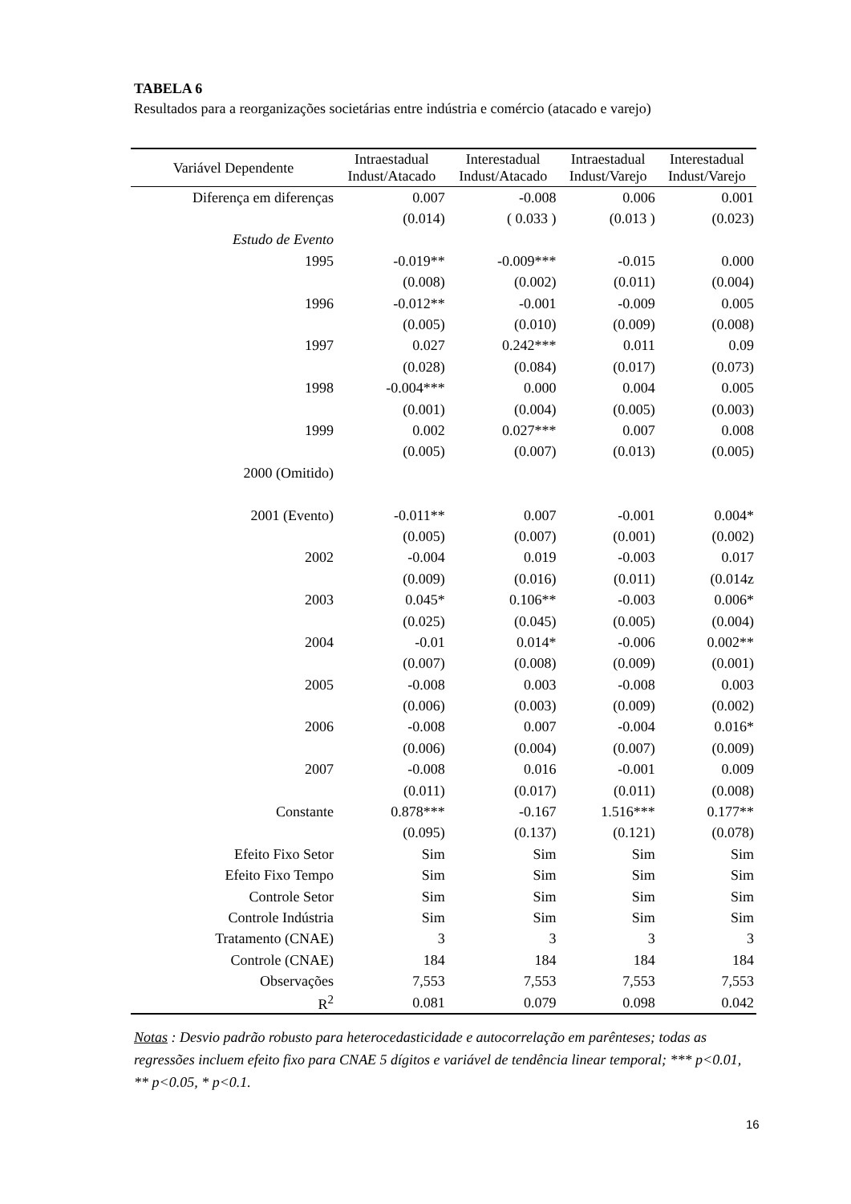TABELA 6
Resultados para a reorganizações societárias entre indústria e comércio (atacado e varejo)
| Variável Dependente | Intraestadual Indust/Atacado | Interestadual Indust/Atacado | Intraestadual Indust/Varejo | Interestadual Indust/Varejo |
| --- | --- | --- | --- | --- |
| Diferença em diferenças | 0.007 | -0.008 | 0.006 | 0.001 |
| | (0.014) | ( 0.033 ) | (0.013 ) | (0.023) |
| Estudo de Evento | | | | |
| 1995 | -0.019** | -0.009*** | -0.015 | 0.000 |
| | (0.008) | (0.002) | (0.011) | (0.004) |
| 1996 | -0.012** | -0.001 | -0.009 | 0.005 |
| | (0.005) | (0.010) | (0.009) | (0.008) |
| 1997 | 0.027 | 0.242*** | 0.011 | 0.09 |
| | (0.028) | (0.084) | (0.017) | (0.073) |
| 1998 | -0.004*** | 0.000 | 0.004 | 0.005 |
| | (0.001) | (0.004) | (0.005) | (0.003) |
| 1999 | 0.002 | 0.027*** | 0.007 | 0.008 |
| | (0.005) | (0.007) | (0.013) | (0.005) |
| 2000 (Omitido) | | | | |
| 2001 (Evento) | -0.011** | 0.007 | -0.001 | 0.004* |
| | (0.005) | (0.007) | (0.001) | (0.002) |
| 2002 | -0.004 | 0.019 | -0.003 | 0.017 |
| | (0.009) | (0.016) | (0.011) | (0.014z |
| 2003 | 0.045* | 0.106** | -0.003 | 0.006* |
| | (0.025) | (0.045) | (0.005) | (0.004) |
| 2004 | -0.01 | 0.014* | -0.006 | 0.002** |
| | (0.007) | (0.008) | (0.009) | (0.001) |
| 2005 | -0.008 | 0.003 | -0.008 | 0.003 |
| | (0.006) | (0.003) | (0.009) | (0.002) |
| 2006 | -0.008 | 0.007 | -0.004 | 0.016* |
| | (0.006) | (0.004) | (0.007) | (0.009) |
| 2007 | -0.008 | 0.016 | -0.001 | 0.009 |
| | (0.011) | (0.017) | (0.011) | (0.008) |
| Constante | 0.878*** | -0.167 | 1.516*** | 0.177** |
| | (0.095) | (0.137) | (0.121) | (0.078) |
| Efeito Fixo Setor | Sim | Sim | Sim | Sim |
| Efeito Fixo Tempo | Sim | Sim | Sim | Sim |
| Controle Setor | Sim | Sim | Sim | Sim |
| Controle Indústria | Sim | Sim | Sim | Sim |
| Tratamento (CNAE) | 3 | 3 | 3 | 3 |
| Controle (CNAE) | 184 | 184 | 184 | 184 |
| Observações | 7,553 | 7,553 | 7,553 | 7,553 |
| R<sup>2</sup> | 0.081 | 0.079 | 0.098 | 0.042 |
Notas : Desvio padrão robusto para heterocedasticidade e autocorrelação em parênteses; todas as regressões incluem efeito fixo para CNAE 5 dígitos e variável de tendência linear temporal; *** p<0.01, ** p<0.05, * p<0.1.
16